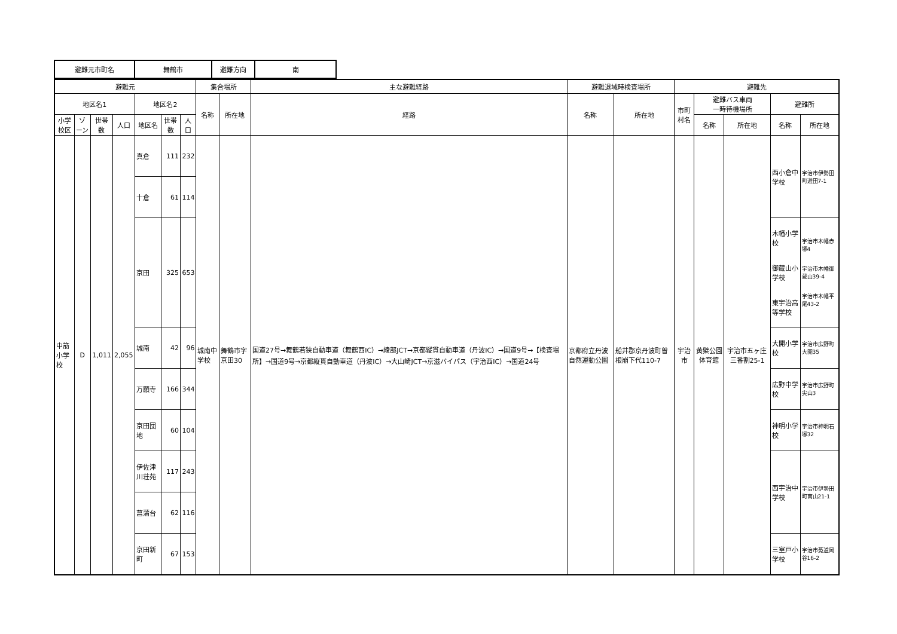| 避難元市町名 | 舞鶴市 | 避難方向 | 南 |
| 避難元 | | | | | | | 集合場所 | | 主な避難経路 | 避難退域時検査場所 | | 避難先 | | | | |
| --- | --- | --- | --- | --- | --- | --- | --- | --- | --- | --- | --- | --- | --- | --- | --- | --- |
| 地区名1 | | | | 地区名2 | | | 名称 | 所在地 | 経路 | 名称 | 所在地 | 市町村名 | 避難バス車両 一時待機場所 | | 避難所 | |
| 小学校区 | ゾーン | 世帯数 | 人口 | 地区名 | 世帯数 | 人口 | | | | | | | 名称 | 所在地 | 名称 | 所在地 |
| 中筋 小学校 | D | 1,011 | 2,055 | 真倉 | 111 | 232 | 城南中学校 | 舞鶴市字京田30 | 国道27号→舞鶴若狭自動車道（舞鶴西IC）→綾部JCT→京都縦貫自動車道（丹波IC）→国道9号→【検査場所】→国道9号→京都縦貫自動車道（丹波IC）→大山崎JCT→京滋バイパス（宇治西IC）→国道24号 | 京都府立丹波自然運動公園 | 船井郡京丹波町曽根崩下代110-7 | 宇治市 | 黄檗公園体育館 | 宇治市五ヶ庄三番割25-1 | 西小倉中学校 | 宇治市伊勢田町遊田7-1 |
| | | | | 十倉 | 61 | 114 | | | | | | | | | | |
| | | | | 京田 | 325 | 653 | | | | | | | | | 木幡小学校 御蔵山小学校 東宇治高等学校 | 宇治市木幡赤塚4 宇治市木幡御蔵山39-4 宇治市木幡平尾43-2 |
| | | | | 城南 | 42 | 96 | | | | | | | | | 大開小学校 | 宇治市広野町大開35 |
| | | | | 万願寺 | 166 | 344 | | | | | | | | | 広野中学校 | 宇治市広野町尖山3 |
| | | | | 京田団地 | 60 | 104 | | | | | | | | | 神明小学校 | 宇治市神明石塚32 |
| | | | | 伊佐津川荘苑 | 117 | 243 | | | | | | | | | 西宇治中学校 | 宇治市伊勢田町南山21-1 |
| | | | | 菖蒲台 | 62 | 116 | | | | | | | | | | |
| | | | | 京田新町 | 67 | 153 | | | | | | | | | 三室戸小学校 | 宇治市菟道岡谷16-2 |